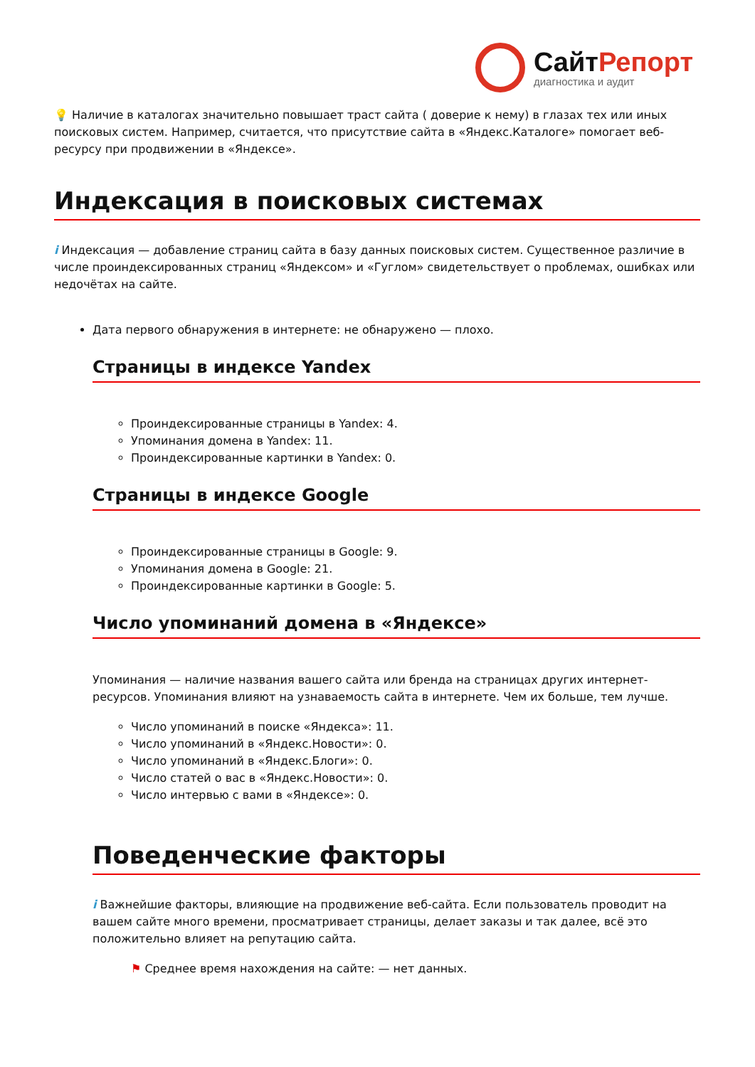СайтРепорт
диагностика и аудит
💡 Наличие в каталогах значительно повышает траст сайта ( доверие к нему) в глазах тех или иных поисковых систем. Например, считается, что присутствие сайта в «Яндекс.Каталоге» помогает веб-ресурсу при продвижении в «Яндексе».
Индексация в поисковых системах
i Индексация — добавление страниц сайта в базу данных поисковых систем. Существенное различие в числе проиндексированных страниц «Яндексом» и «Гуглом» свидетельствует о проблемах, ошибках или недочётах на сайте.
Дата первого обнаружения в интернете: не обнаружено — плохо.
Страницы в индексе Yandex
Проиндексированные страницы в Yandex: 4.
Упоминания домена в Yandex: 11.
Проиндексированные картинки в Yandex: 0.
Страницы в индексе Google
Проиндексированные страницы в Google: 9.
Упоминания домена в Google: 21.
Проиндексированные картинки в Google: 5.
Число упоминаний домена в «Яндексе»
Упоминания — наличие названия вашего сайта или бренда на страницах других интернет-ресурсов. Упоминания влияют на узнаваемость сайта в интернете. Чем их больше, тем лучше.
Число упоминаний в поиске «Яндекса»: 11.
Число упоминаний в «Яндекс.Новости»: 0.
Число упоминаний в «Яндекс.Блоги»: 0.
Число статей о вас в «Яндекс.Новости»: 0.
Число интервью с вами в «Яндексе»: 0.
Поведенческие факторы
i Важнейшие факторы, влияющие на продвижение веб-сайта. Если пользователь проводит на вашем сайте много времени, просматривает страницы, делает заказы и так далее, всё это положительно влияет на репутацию сайта.
⚑ Среднее время нахождения на сайте: — нет данных.